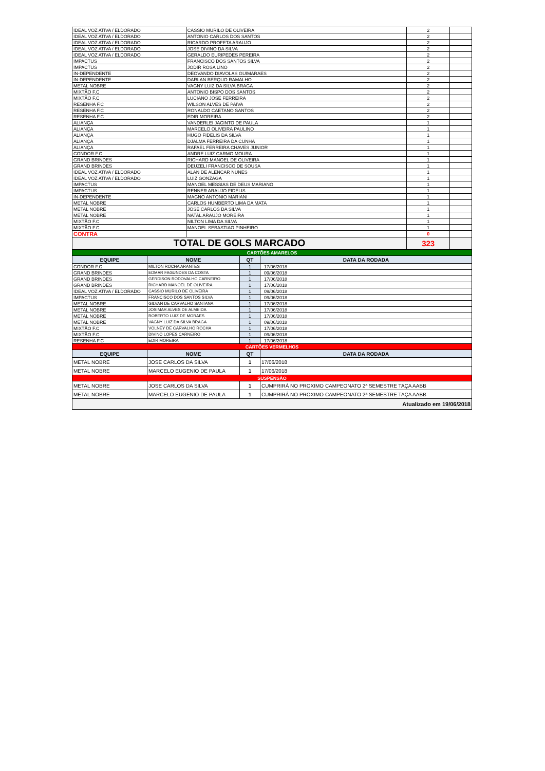| IDEAL VOZ ATIVA / ELDORADO | CASSIO MURILO DE OLIVEIRA | 2 | |
| IDEAL VOZ ATIVA / ELDORADO | ANTONIO CARLOS DOS SANTOS | 2 | |
| IDEAL VOZ ATIVA / ELDORADO | RICARDO PROFETA ARAUJO | 2 | |
| IDEAL VOZ ATIVA / ELDORADO | JOSE DIVINO DA SILVA | 2 | |
| IDEAL VOZ ATIVA / ELDORADO | GERALDO EURIPEDES PEREIRA | 2 | |
| IMPACTUS | FRANCISCO DOS SANTOS SILVA | 2 | |
| IMPACTUS | JODIR ROSA LINO | 2 | |
| IN-DEPENDENTE | DEOVANDO DIAVOLAS GUIMARAES | 2 | |
| IN-DEPENDENTE | DARLAN BERQUO RAMALHO | 2 | |
| METAL NOBRE | VAGNY LUIZ DA SILVA BRAGA | 2 | |
| MIXTÃO F.C | ANTONIO BISPO DOS SANTOS | 2 | |
| MIXTÃO F.C | LUCIANO JOSE FERREIRA | 2 | |
| RESENHA F.C | WILSON ALVES DE PAIVA | 2 | |
| RESENHA F.C | RONALDO CAETANO SANTOS | 2 | |
| RESENHA F.C | EDIR MOREIRA | 2 | |
| ALIANÇA | VANDERLEI JACINTO DE PAULA | 1 | |
| ALIANÇA | MARCELO OLIVEIRA PAULINO | 1 | |
| ALIANÇA | HUGO FIDELIS DA SILVA | 1 | |
| ALIANÇA | DJALMA FERREIRA DA CUNHA | 1 | |
| ALIANÇA | RAFAEL FERREIRA CHAVES JUNIOR | 1 | |
| CONDOR F.C | ANDRE LUIZ CARMO MOURA | 1 | |
| GRAND BRINDES | RICHARD MANOEL DE OLIVEIRA | 1 | |
| GRAND BRINDES | DEUZELI FRANCISCO DE SOUSA | 1 | |
| IDEAL VOZ ATIVA / ELDORADO | ALAN DE ALENCAR NUNES | 1 | |
| IDEAL VOZ ATIVA / ELDORADO | LUIZ GONZAGA | 1 | |
| IMPACTUS | MANOEL MESSIAS DE DEUS MARIANO | 1 | |
| IMPACTUS | RENNER ARAUJO FIDELIS | 1 | |
| IN-DEPENDENTE | MAGNO ANTONIO MARIANI | 1 | |
| METAL NOBRE | CARLOS HUMBERTO LIMA DA MATA | 1 | |
| METAL NOBRE | JOSE CARLOS DA SILVA | 1 | |
| METAL NOBRE | NATAL ARAUJO MOREIRA | 1 | |
| MIXTÃO F.C | NILTON LIMA DA SILVA | 1 | |
| MIXTÃO F.C | MANOEL SEBASTIAO PINHEIRO | 1 | |
| CONTRA | | 0 | |
| TOTAL DE GOLS MARCADO | | 323 | |
| CARTÕES AMARELOS | | | |
| EQUIPE | NOME | QT | DATA DA RODADA |
| CONDOR F.C | MILTON ROCHA ARANTES | 1 | 17/06/2018 |
| GRAND BRINDES | EDMAR FAGUNDES DA COSTA | 1 | 09/06/2018 |
| GRAND BRINDES | GERDISON RODOVALHO CARNEIRO | 1 | 17/06/2018 |
| GRAND BRINDES | RICHARD MANOEL DE OLIVEIRA | 1 | 17/06/2018 |
| IDEAL VOZ ATIVA / ELDORADO | CASSIO MURILO DE OLIVEIRA | 1 | 09/06/2018 |
| IMPACTUS | FRANCISCO DOS SANTOS SILVA | 1 | 09/06/2018 |
| METAL NOBRE | GILVAN DE CARVALHO SANTANA | 1 | 17/06/2018 |
| METAL NOBRE | JOSIMAR ALVES DE ALMEIDA | 1 | 17/06/2018 |
| METAL NOBRE | ROBERTO LUIZ DE MORAES | 1 | 17/06/2018 |
| METAL NOBRE | VAGNY LUIZ DA SILVA BRAGA | 1 | 09/06/2018 |
| MIXTÃO F.C | VOLNEY DE CARVALHO ROCHA | 1 | 17/06/2018 |
| MIXTÃO F.C | DIVINO LOPES CARNEIRO | 1 | 09/06/2018 |
| RESENHA F.C | EDIR MOREIRA | 1 | 17/06/2018 |
| CARTÕES VERMELHOS | | | |
| EQUIPE | NOME | QT | DATA DA RODADA |
| METAL NOBRE | JOSE CARLOS DA SILVA | 1 | 17/06/2018 |
| METAL NOBRE | MARCELO EUGENIO DE PAULA | 1 | 17/06/2018 |
| SUSPENSÃO | | | |
| METAL NOBRE | JOSE CARLOS DA SILVA | 1 | CUMPRIRÁ NO PROXIMO CAMPEONATO 2ª SEMESTRE TAÇA AABB |
| METAL NOBRE | MARCELO EUGENIO DE PAULA | 1 | CUMPRIRÁ NO PROXIMO CAMPEONATO 2ª SEMESTRE TAÇA AABB |
| Atualizado em 19/06/2018 | | | |